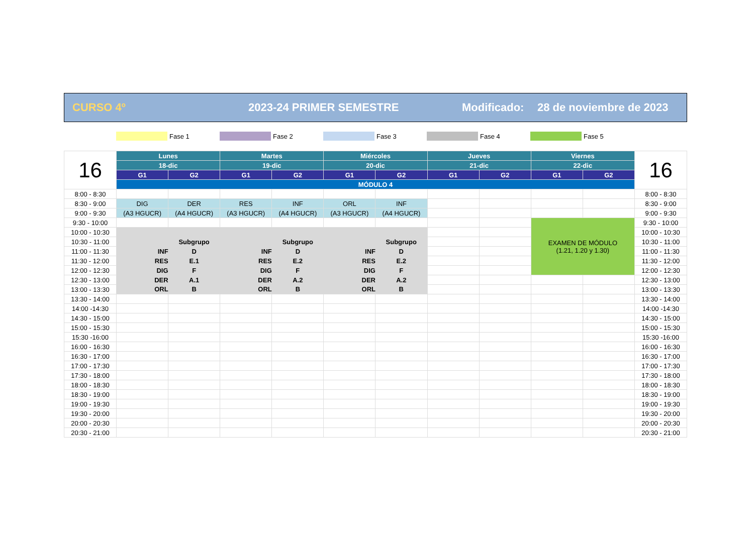CURSO 4º 2023-24 PRIMER SEMESTRE Modificado: 28 de noviembre de 2023
Fase 1 Fase 2 Fase 3 Fase 4 Fase 5
| 16 | Lunes | | Martes | | Miércoles | | Jueves | | Viernes | | 16 |
| | 18-dic | | 19-dic | | 20-dic | | 21-dic | | 22-dic | | |
| | G1 | G2 | G1 | G2 | G1 | G2 | G1 | G2 | G1 | G2 | |
| | MÓDULO 4 | | | | | | | | | | |
| 8:00 - 8:30 | | | | | | | | | | | 8:00 - 8:30 |
| 8:30 - 9:00 | DIG | DER | RES | INF | ORL | INF | | | | | 8:30 - 9:00 |
| 9:00 - 9:30 | (A3 HGUCR) | (A4 HGUCR) | (A3 HGUCR) | (A4 HGUCR) | (A3 HGUCR) | (A4 HGUCR) | | | | | 9:00 - 9:30 |
| 9:30 - 10:00 | | | | | | | | | EXAMEN DE MÓDULO (1.21, 1.20 y 1.30) | | 9:30 - 10:00 |
| 10:00 - 10:30 | | | | | | | | | | | 10:00 - 10:30 |
| 10:30 - 11:00 | | Subgrupo | | Subgrupo | | Subgrupo | | | | | 10:30 - 11:00 |
| 11:00 - 11:30 | INF | D | INF | D | INF | D | | | | | 11:00 - 11:30 |
| 11:30 - 12:00 | RES | E.1 | RES | E.2 | RES | E.2 | | | | | 11:30 - 12:00 |
| 12:00 - 12:30 | DIG | F | DIG | F | DIG | F | | | | | 12:00 - 12:30 |
| 12:30 - 13:00 | DER | A.1 | DER | A.2 | DER | A.2 | | | | | 12:30 - 13:00 |
| 13:00 - 13:30 | ORL | B | ORL | B | ORL | B | | | | | 13:00 - 13:30 |
| 13:30 - 14:00 | | | | | | | | | | | 13:30 - 14:00 |
| 14:00 -14:30 | | | | | | | | | | | 14:00 -14:30 |
| 14:30 - 15:00 | | | | | | | | | | | 14:30 - 15:00 |
| 15:00 - 15:30 | | | | | | | | | | | 15:00 - 15:30 |
| 15:30 -16:00 | | | | | | | | | | | 15:30 -16:00 |
| 16:00 - 16:30 | | | | | | | | | | | 16:00 - 16:30 |
| 16:30 - 17:00 | | | | | | | | | | | 16:30 - 17:00 |
| 17:00 - 17:30 | | | | | | | | | | | 17:00 - 17:30 |
| 17:30 - 18:00 | | | | | | | | | | | 17:30 - 18:00 |
| 18:00 - 18:30 | | | | | | | | | | | 18:00 - 18:30 |
| 18:30 - 19:00 | | | | | | | | | | | 18:30 - 19:00 |
| 19:00 - 19:30 | | | | | | | | | | | 19:00 - 19:30 |
| 19:30 - 20:00 | | | | | | | | | | | 19:30 - 20:00 |
| 20:00 - 20:30 | | | | | | | | | | | 20:00 - 20:30 |
| 20:30 - 21:00 | | | | | | | | | | | 20:30 - 21:00 |